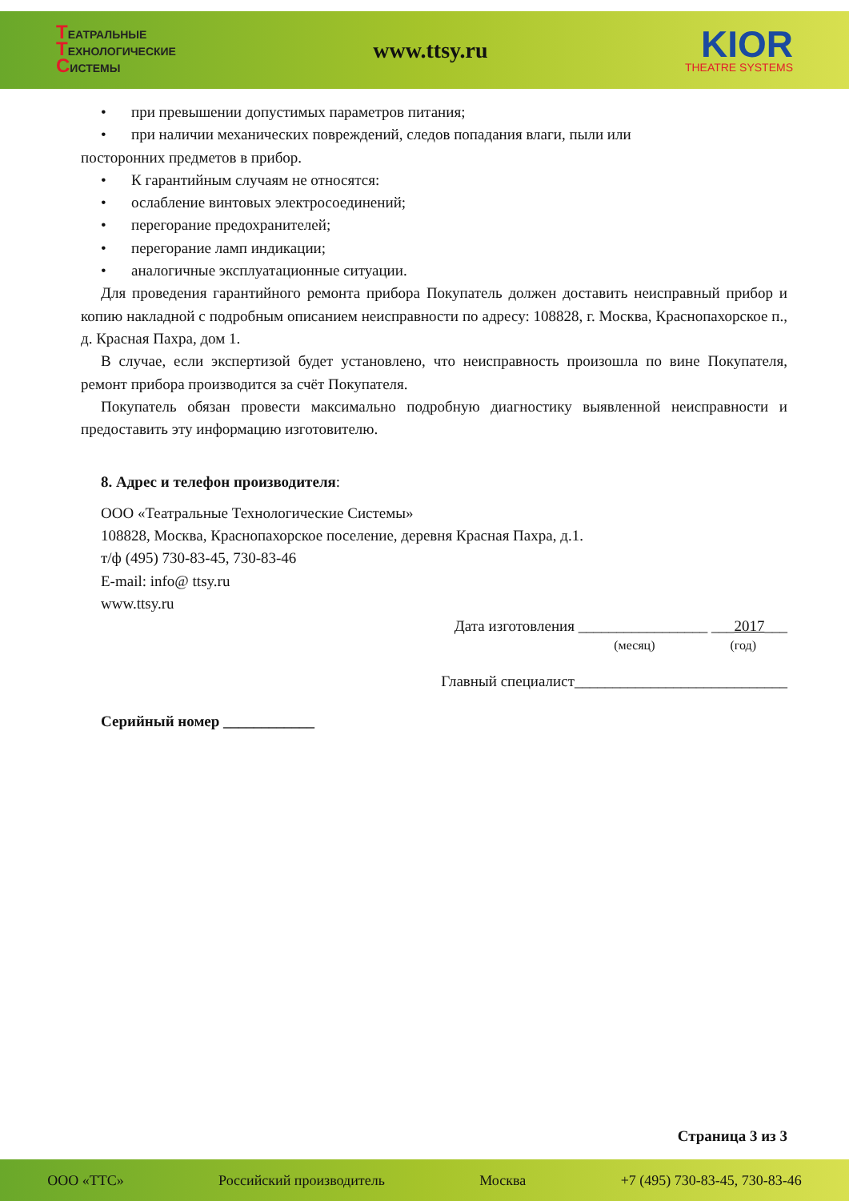ТЕАТРАЛЬНЫЕ
ТЕХНОЛОГИЧЕСКИЕ
СИСТЕМЫ
www.ttsy.ru
KIOR
THEATRE SYSTEMS
• при превышении допустимых параметров питания;
• при наличии механических повреждений, следов попадания влаги, пыли или
посторонних предметов в прибор.
• К гарантийным случаям не относятся:
• ослабление винтовых электросоединений;
• перегорание предохранителей;
• перегорание ламп индикации;
• аналогичные эксплуатационные ситуации.
Для проведения гарантийного ремонта прибора Покупатель должен доставить неисправный прибор и копию накладной с подробным описанием неисправности по адресу: 108828, г. Москва, Краснопахорское п., д. Красная Пахра, дом 1.
В случае, если экспертизой будет установлено, что неисправность произошла по вине Покупателя, ремонт прибора производится за счёт Покупателя.
Покупатель обязан провести максимально подробную диагностику выявленной неисправности и предоставить эту информацию изготовителю.
8. Адрес и телефон производителя:
ООО «Театральные Технологические Системы»
108828, Москва, Краснопахорское поселение, деревня Красная Пахра, д.1.
т/ф (495) 730-83-45, 730-83-46
E-mail: info@ ttsy.ru
www.ttsy.ru
Дата изготовления _________________ ___2017___
(месяц) (год)
Главный специалист____________________________
Серийный номер ____________
Страница 3 из 3
ООО «ТТС» Российский производитель Москва +7 (495) 730-83-45, 730-83-46